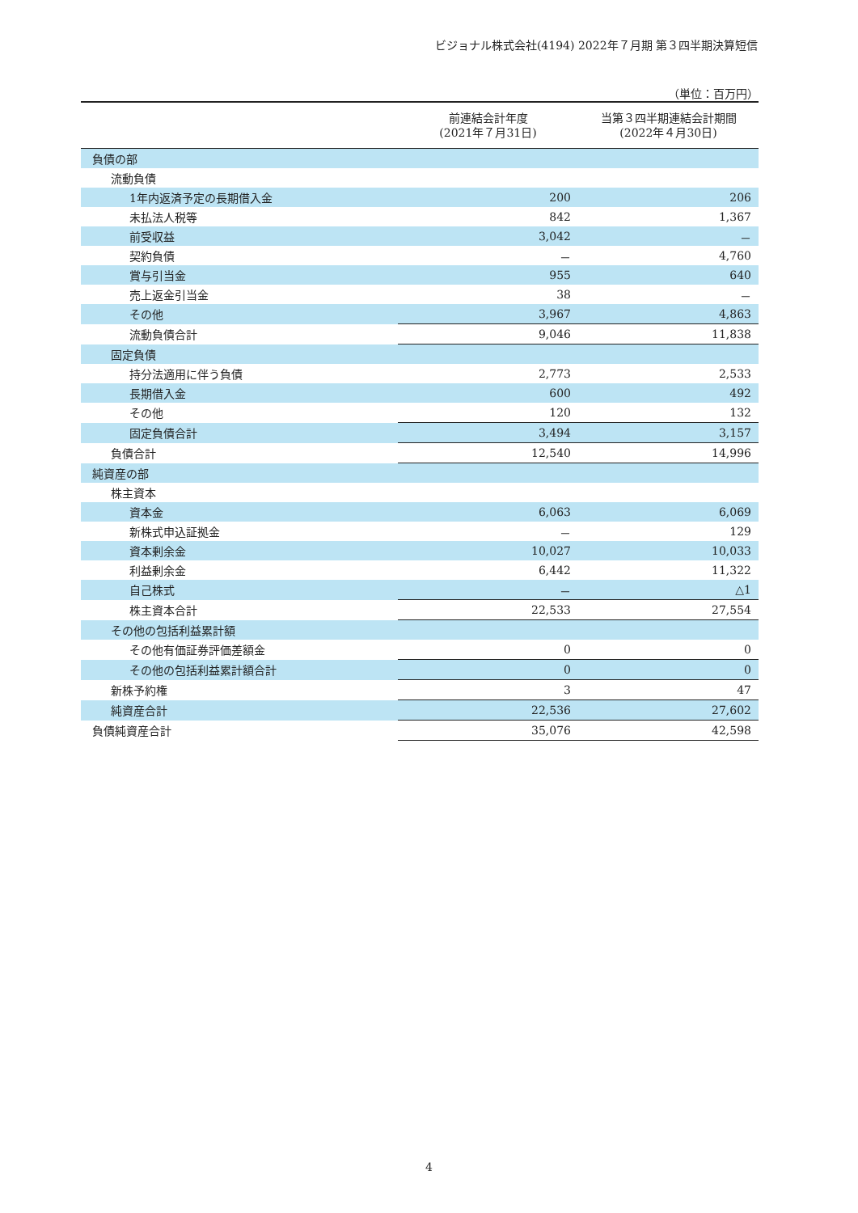ビジョナル株式会社(4194) 2022年７月期 第３四半期決算短信
（単位：百万円）
| | 前連結会計年度 (2021年７月31日) | 当第３四半期連結会計期間 (2022年４月30日) |
| --- | --- | --- |
| 負債の部 | | |
| 流動負債 | | |
| 1年内返済予定の長期借入金 | 200 | 206 |
| 未払法人税等 | 842 | 1,367 |
| 前受収益 | 3,042 | － |
| 契約負債 | － | 4,760 |
| 賞与引当金 | 955 | 640 |
| 売上返金引当金 | 38 | － |
| その他 | 3,967 | 4,863 |
| 流動負債合計 | 9,046 | 11,838 |
| 固定負債 | | |
| 持分法適用に伴う負債 | 2,773 | 2,533 |
| 長期借入金 | 600 | 492 |
| その他 | 120 | 132 |
| 固定負債合計 | 3,494 | 3,157 |
| 負債合計 | 12,540 | 14,996 |
| 純資産の部 | | |
| 株主資本 | | |
| 資本金 | 6,063 | 6,069 |
| 新株式申込証拠金 | － | 129 |
| 資本剰余金 | 10,027 | 10,033 |
| 利益剰余金 | 6,442 | 11,322 |
| 自己株式 | － | △1 |
| 株主資本合計 | 22,533 | 27,554 |
| その他の包括利益累計額 | | |
| その他有価証券評価差額金 | 0 | 0 |
| その他の包括利益累計額合計 | 0 | 0 |
| 新株予約権 | 3 | 47 |
| 純資産合計 | 22,536 | 27,602 |
| 負債純資産合計 | 35,076 | 42,598 |
4